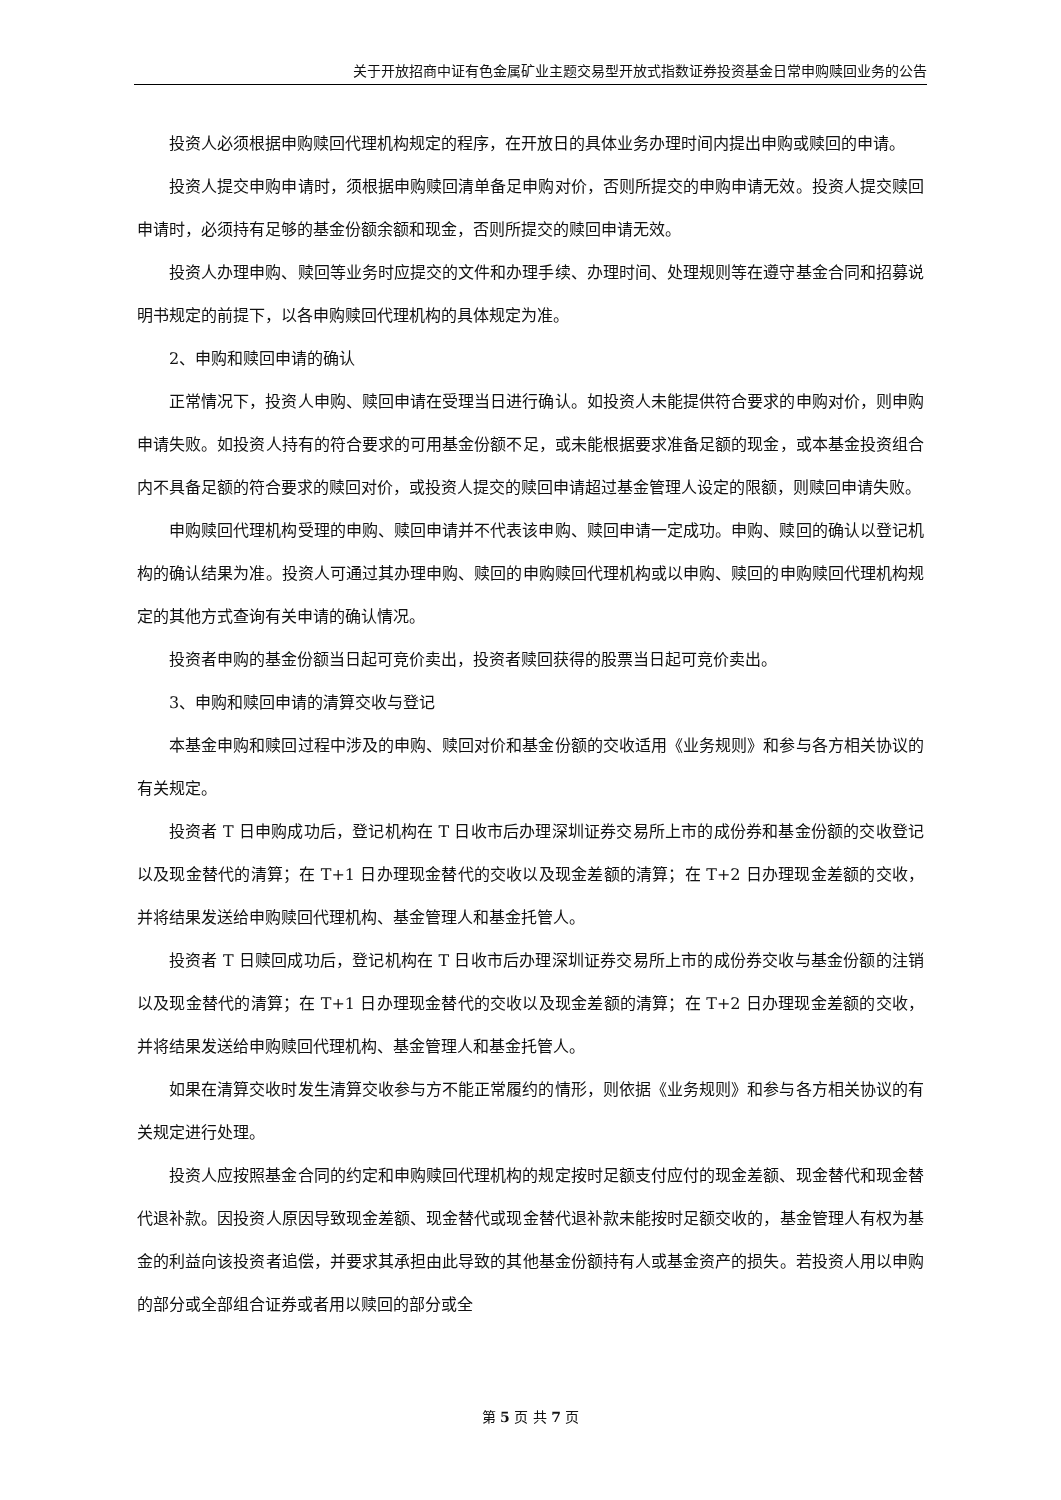关于开放招商中证有色金属矿业主题交易型开放式指数证券投资基金日常申购赎回业务的公告
投资人必须根据申购赎回代理机构规定的程序，在开放日的具体业务办理时间内提出申购或赎回的申请。
投资人提交申购申请时，须根据申购赎回清单备足申购对价，否则所提交的申购申请无效。投资人提交赎回申请时，必须持有足够的基金份额余额和现金，否则所提交的赎回申请无效。
投资人办理申购、赎回等业务时应提交的文件和办理手续、办理时间、处理规则等在遵守基金合同和招募说明书规定的前提下，以各申购赎回代理机构的具体规定为准。
2、申购和赎回申请的确认
正常情况下，投资人申购、赎回申请在受理当日进行确认。如投资人未能提供符合要求的申购对价，则申购申请失败。如投资人持有的符合要求的可用基金份额不足，或未能根据要求准备足额的现金，或本基金投资组合内不具备足额的符合要求的赎回对价，或投资人提交的赎回申请超过基金管理人设定的限额，则赎回申请失败。
申购赎回代理机构受理的申购、赎回申请并不代表该申购、赎回申请一定成功。申购、赎回的确认以登记机构的确认结果为准。投资人可通过其办理申购、赎回的申购赎回代理机构或以申购、赎回的申购赎回代理机构规定的其他方式查询有关申请的确认情况。
投资者申购的基金份额当日起可竞价卖出，投资者赎回获得的股票当日起可竞价卖出。
3、申购和赎回申请的清算交收与登记
本基金申购和赎回过程中涉及的申购、赎回对价和基金份额的交收适用《业务规则》和参与各方相关协议的有关规定。
投资者 T 日申购成功后，登记机构在 T 日收市后办理深圳证券交易所上市的成份券和基金份额的交收登记以及现金替代的清算；在 T+1 日办理现金替代的交收以及现金差额的清算；在 T+2 日办理现金差额的交收，并将结果发送给申购赎回代理机构、基金管理人和基金托管人。
投资者 T 日赎回成功后，登记机构在 T 日收市后办理深圳证券交易所上市的成份券交收与基金份额的注销以及现金替代的清算；在 T+1 日办理现金替代的交收以及现金差额的清算；在 T+2 日办理现金差额的交收，并将结果发送给申购赎回代理机构、基金管理人和基金托管人。
如果在清算交收时发生清算交收参与方不能正常履约的情形，则依据《业务规则》和参与各方相关协议的有关规定进行处理。
投资人应按照基金合同的约定和申购赎回代理机构的规定按时足额支付应付的现金差额、现金替代和现金替代退补款。因投资人原因导致现金差额、现金替代或现金替代退补款未能按时足额交收的，基金管理人有权为基金的利益向该投资者追偿，并要求其承担由此导致的其他基金份额持有人或基金资产的损失。若投资人用以申购的部分或全部组合证券或者用以赎回的部分或全
第 5 页 共 7 页